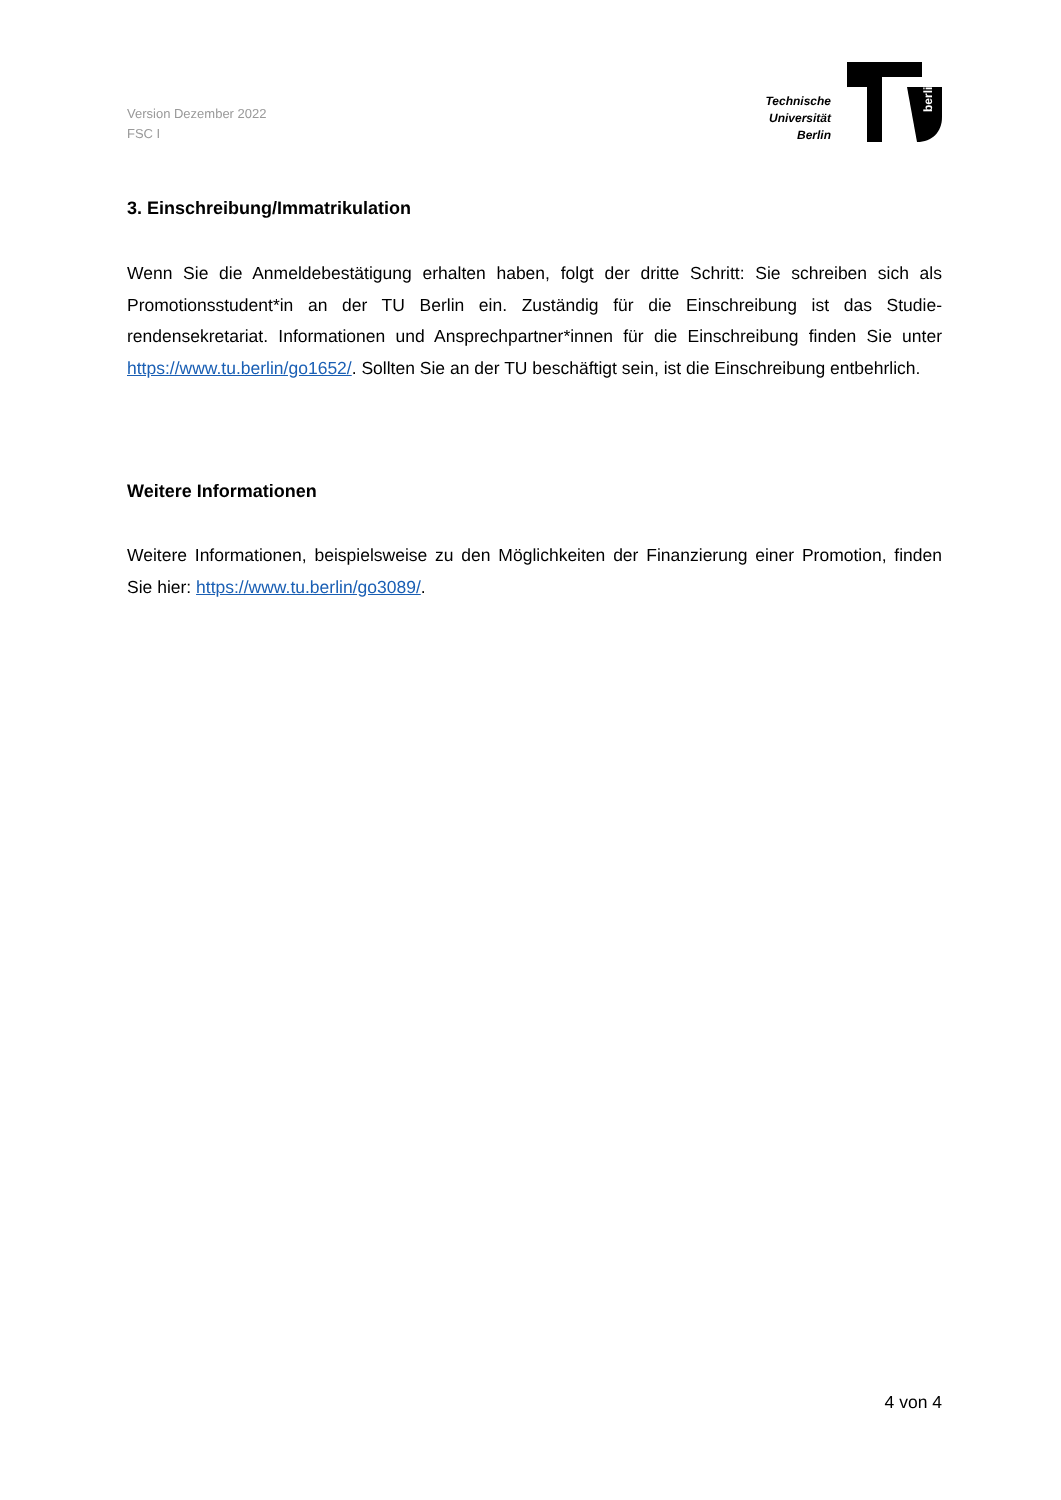Version Dezember 2022
FSC I
Technische
Universität
Berlin
berlin
3. Einschreibung/Immatrikulation
Wenn Sie die Anmeldebestätigung erhalten haben, folgt der dritte Schritt: Sie schreiben sich als Promotionsstudent*in an der TU Berlin ein. Zuständig für die Einschreibung ist das Studie­rendensekretariat. Informationen und Ansprechpartner*innen für die Einschreibung finden Sie unter https://www.tu.berlin/go1652/. Sollten Sie an der TU beschäftigt sein, ist die Ein­schreibung entbehrlich.
Weitere Informationen
Weitere Informationen, beispielsweise zu den Möglichkeiten der Finanzierung einer Promo­tion, finden Sie hier: https://www.tu.berlin/go3089/.
4 von 4